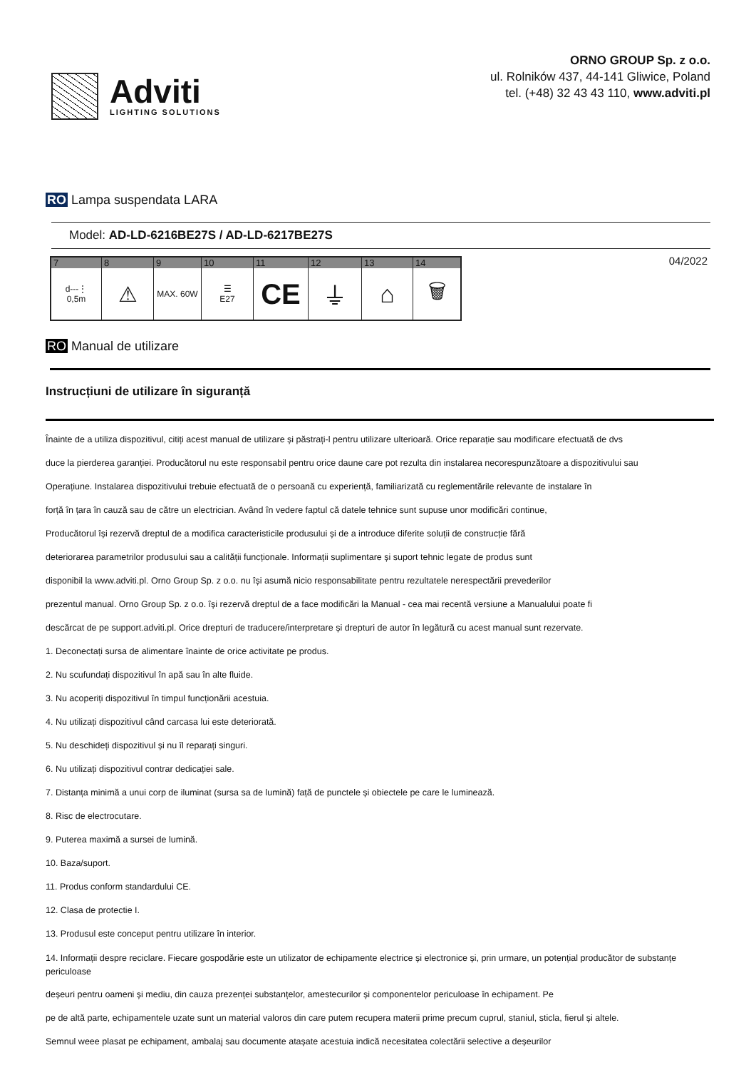Adviti
LIGHTING SOLUTIONS
ORNO GROUP Sp. z o.o.
ul. Rolników 437, 44-141 Gliwice, Poland
tel. (+48) 32 43 43 110, www.adviti.pl
RO Lampa suspendata LARA
Model: AD-LD-6216BE27S / AD-LD-6217BE27S
| 7 | 8 | 9 | 10 | 11 | 12 | 13 | 14 |
| --- | --- | --- | --- | --- | --- | --- | --- |
| d---⋮ 0,5m | ⚠ | MAX. 60W | ☰ E27 | CE | ⏚ | ⌂ | 🗑 |
04/2022
RO Manual de utilizare
Instrucțiuni de utilizare în siguranță
Înainte de a utiliza dispozitivul, citiți acest manual de utilizare și păstrați-l pentru utilizare ulterioară. Orice reparație sau modificare efectuată de dvs
duce la pierderea garanției. Producătorul nu este responsabil pentru orice daune care pot rezulta din instalarea necorespunzătoare a dispozitivului sau
Operațiune. Instalarea dispozitivului trebuie efectuată de o persoană cu experiență, familiarizată cu reglementările relevante de instalare în
forță în țara în cauză sau de către un electrician. Având în vedere faptul că datele tehnice sunt supuse unor modificări continue,
Producătorul își rezervă dreptul de a modifica caracteristicile produsului și de a introduce diferite soluții de construcție fără
deteriorarea parametrilor produsului sau a calității funcționale. Informații suplimentare și suport tehnic legate de produs sunt
disponibil la www.adviti.pl. Orno Group Sp. z o.o. nu își asumă nicio responsabilitate pentru rezultatele nerespectării prevederilor
prezentul manual. Orno Group Sp. z o.o. își rezervă dreptul de a face modificări la Manual - cea mai recentă versiune a Manualului poate fi
descărcat de pe support.adviti.pl. Orice drepturi de traducere/interpretare și drepturi de autor în legătură cu acest manual sunt rezervate.
1. Deconectați sursa de alimentare înainte de orice activitate pe produs.
2. Nu scufundați dispozitivul în apă sau în alte fluide.
3. Nu acoperiți dispozitivul în timpul funcționării acestuia.
4. Nu utilizați dispozitivul când carcasa lui este deteriorată.
5. Nu deschideți dispozitivul și nu îl reparați singuri.
6. Nu utilizați dispozitivul contrar dedicației sale.
7. Distanța minimă a unui corp de iluminat (sursa sa de lumină) față de punctele și obiectele pe care le luminează.
8. Risc de electrocutare.
9. Puterea maximă a sursei de lumină.
10. Baza/suport.
11. Produs conform standardului CE.
12. Clasa de protectie I.
13. Produsul este conceput pentru utilizare în interior.
14. Informații despre reciclare. Fiecare gospodărie este un utilizator de echipamente electrice și electronice și, prin urmare, un potențial producător de substanțe periculoase
deșeuri pentru oameni și mediu, din cauza prezenței substanțelor, amestecurilor și componentelor periculoase în echipament. Pe
pe de altă parte, echipamentele uzate sunt un material valoros din care putem recupera materii prime precum cuprul, staniul, sticla, fierul și altele.
Semnul weee plasat pe echipament, ambalaj sau documente atașate acestuia indică necesitatea colectării selective a deșeurilor